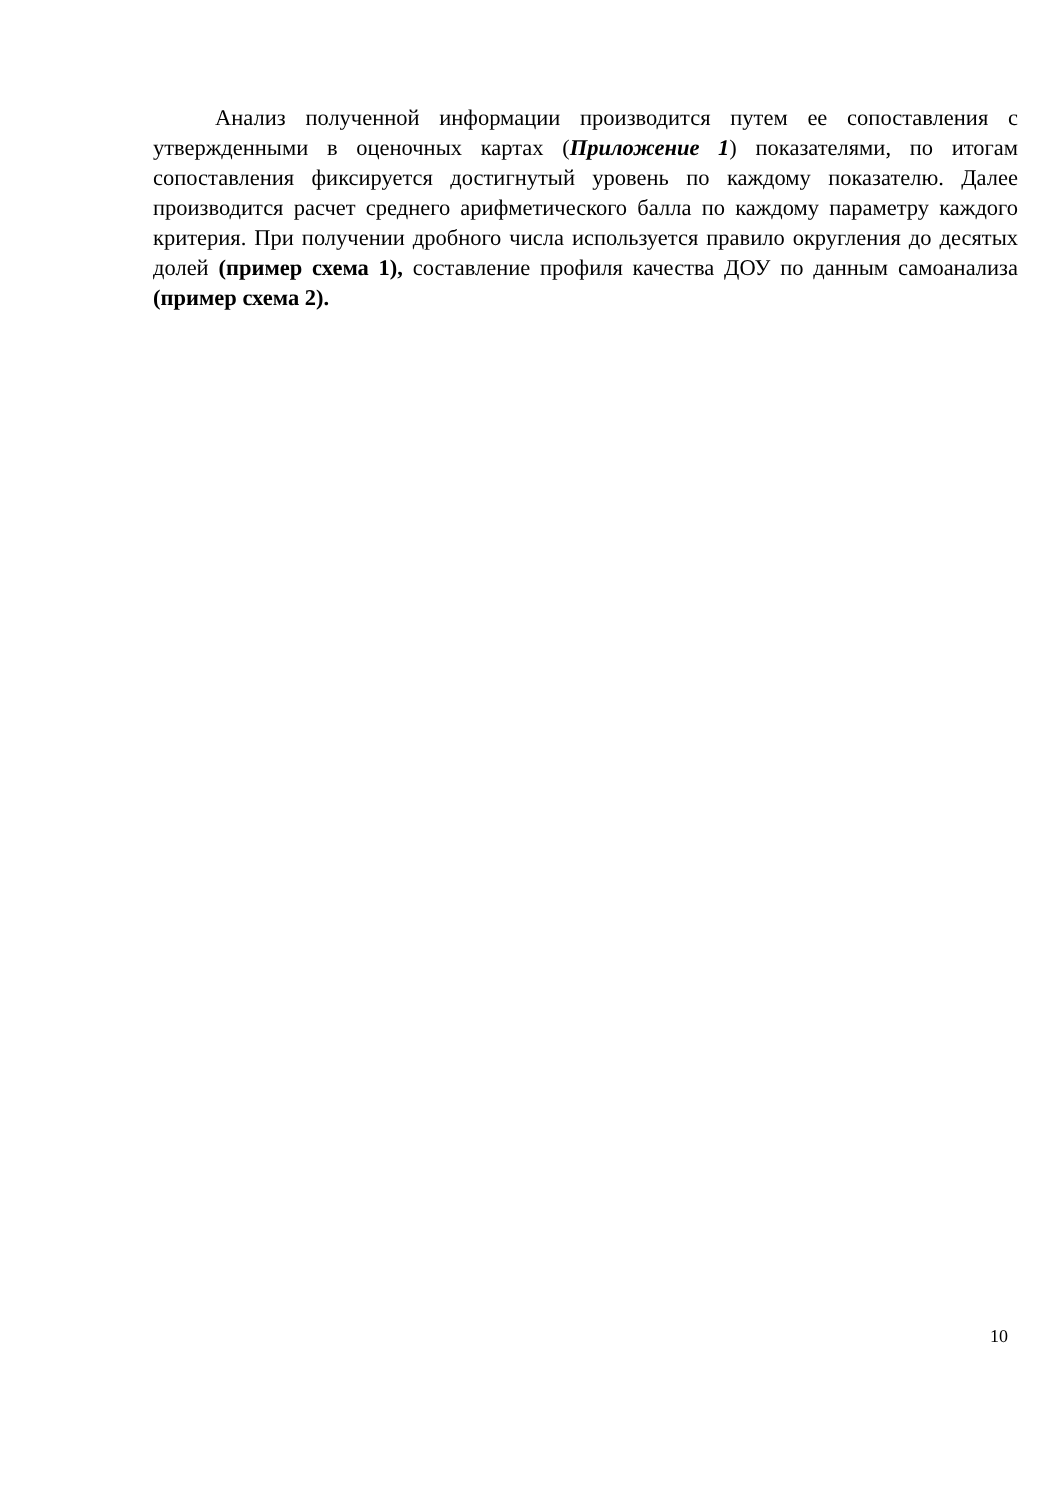Анализ полученной информации производится путем ее сопоставления с утвержденными в оценочных картах (Приложение 1) показателями, по итогам сопоставления фиксируется достигнутый уровень по каждому показателю. Далее производится расчет среднего арифметического балла по каждому параметру каждого критерия. При получении дробного числа используется правило округления до десятых долей (пример схема 1), составление профиля качества ДОУ по данным самоанализа (пример схема 2).
10